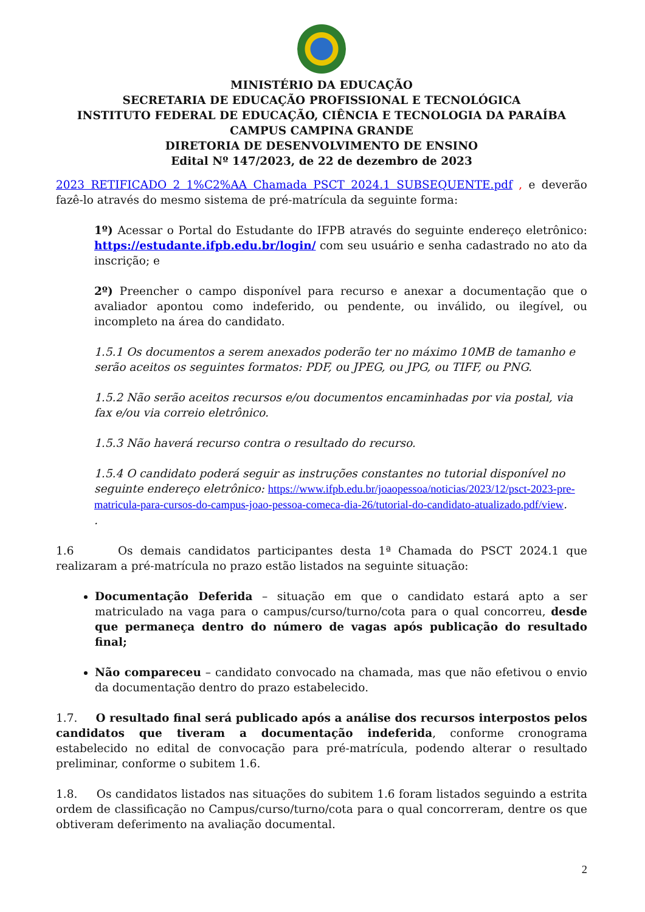MINISTÉRIO DA EDUCAÇÃO
SECRETARIA DE EDUCAÇÃO PROFISSIONAL E TECNOLÓGICA
INSTITUTO FEDERAL DE EDUCAÇÃO, CIÊNCIA E TECNOLOGIA DA PARAÍBA
CAMPUS CAMPINA GRANDE
DIRETORIA DE DESENVOLVIMENTO DE ENSINO
Edital Nº 147/2023, de 22 de dezembro de 2023
2023 RETIFICADO 2 1%C2%AA Chamada PSCT 2024.1 SUBSEQUENTE.pdf , e deverão fazê-lo através do mesmo sistema de pré-matrícula da seguinte forma:
1º) Acessar o Portal do Estudante do IFPB através do seguinte endereço eletrônico: https://estudante.ifpb.edu.br/login/ com seu usuário e senha cadastrado no ato da inscrição; e
2º) Preencher o campo disponível para recurso e anexar a documentação que o avaliador apontou como indeferido, ou pendente, ou inválido, ou ilegível, ou incompleto na área do candidato.
1.5.1 Os documentos a serem anexados poderão ter no máximo 10MB de tamanho e serão aceitos os seguintes formatos: PDF, ou JPEG, ou JPG, ou TIFF, ou PNG.
1.5.2 Não serão aceitos recursos e/ou documentos encaminhadas por via postal, via fax e/ou via correio eletrônico.
1.5.3 Não haverá recurso contra o resultado do recurso.
1.5.4 O candidato poderá seguir as instruções constantes no tutorial disponível no seguinte endereço eletrônico: https://www.ifpb.edu.br/joaopessoa/noticias/2023/12/psct-2023-pre-matricula-para-cursos-do-campus-joao-pessoa-comeca-dia-26/tutorial-do-candidato-atualizado.pdf/view.
.
1.6 Os demais candidatos participantes desta 1ª Chamada do PSCT 2024.1 que realizaram a pré-matrícula no prazo estão listados na seguinte situação:
Documentação Deferida – situação em que o candidato estará apto a ser matriculado na vaga para o campus/curso/turno/cota para o qual concorreu, desde que permaneça dentro do número de vagas após publicação do resultado final;
Não compareceu – candidato convocado na chamada, mas que não efetivou o envio da documentação dentro do prazo estabelecido.
1.7. O resultado final será publicado após a análise dos recursos interpostos pelos candidatos que tiveram a documentação indeferida, conforme cronograma estabelecido no edital de convocação para pré-matrícula, podendo alterar o resultado preliminar, conforme o subitem 1.6.
1.8. Os candidatos listados nas situações do subitem 1.6 foram listados seguindo a estrita ordem de classificação no Campus/curso/turno/cota para o qual concorreram, dentre os que obtiveram deferimento na avaliação documental.
2